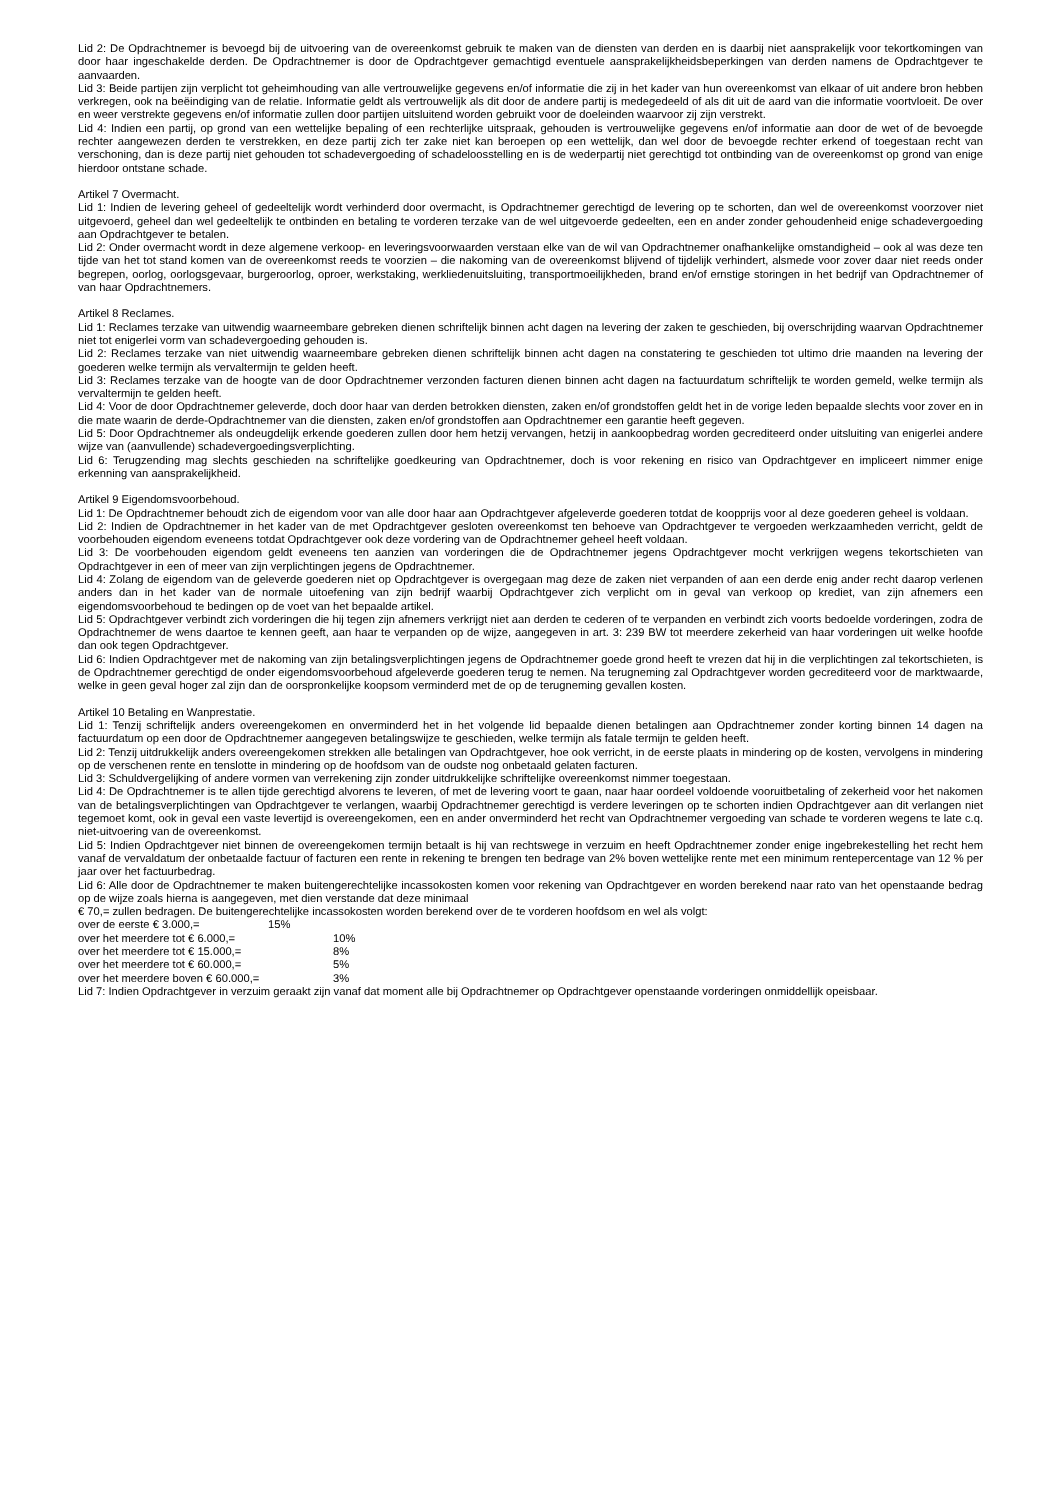Lid 2: De Opdrachtnemer is bevoegd bij de uitvoering van de overeenkomst gebruik te maken van de diensten van derden en is daarbij niet aansprakelijk voor tekortkomingen van door haar ingeschakelde derden. De Opdrachtnemer is door de Opdrachtgever gemachtigd eventuele aansprakelijkheidsbeperkingen van derden namens de Opdrachtgever te aanvaarden.
Lid 3: Beide partijen zijn verplicht tot geheimhouding van alle vertrouwelijke gegevens en/of informatie die zij in het kader van hun overeenkomst van elkaar of uit andere bron hebben verkregen, ook na beëindiging van de relatie. Informatie geldt als vertrouwelijk als dit door de andere partij is medegedeeld of als dit uit de aard van die informatie voortvloeit. De over en weer verstrekte gegevens en/of informatie zullen door partijen uitsluitend worden gebruikt voor de doeleinden waarvoor zij zijn verstrekt.
Lid 4: Indien een partij, op grond van een wettelijke bepaling of een rechterlijke uitspraak, gehouden is vertrouwelijke gegevens en/of informatie aan door de wet of de bevoegde rechter aangewezen derden te verstrekken, en deze partij zich ter zake niet kan beroepen op een wettelijk, dan wel door de bevoegde rechter erkend of toegestaan recht van verschoning, dan is deze partij niet gehouden tot schadevergoeding of schadeloosstelling en is de wederpartij niet gerechtigd tot ontbinding van de overeenkomst op grond van enige hierdoor ontstane schade.
Artikel 7 Overmacht.
Lid 1: Indien de levering geheel of gedeeltelijk wordt verhinderd door overmacht, is Opdrachtnemer gerechtigd de levering op te schorten, dan wel de overeenkomst voorzover niet uitgevoerd, geheel dan wel gedeeltelijk te ontbinden en betaling te vorderen terzake van de wel uitgevoerde gedeelten, een en ander zonder gehoudenheid enige schadevergoeding aan Opdrachtgever te betalen.
Lid 2: Onder overmacht wordt in deze algemene verkoop- en leveringsvoorwaarden verstaan elke van de wil van Opdrachtnemer onafhankelijke omstandigheid – ook al was deze ten tijde van het tot stand komen van de overeenkomst reeds te voorzien – die nakoming van de overeenkomst blijvend of tijdelijk verhindert, alsmede voor zover daar niet reeds onder begrepen, oorlog, oorlogsgevaar, burgeroorlog, oproer, werkstaking, werkliedenuitsluiting, transportmoeilijkheden, brand en/of ernstige storingen in het bedrijf van Opdrachtnemer of van haar Opdrachtnemers.
Artikel 8 Reclames.
Lid 1: Reclames terzake van uitwendig waarneembare gebreken dienen schriftelijk binnen acht dagen na levering der zaken te geschieden, bij overschrijding waarvan Opdrachtnemer niet tot enigerlei vorm van schadevergoeding gehouden is.
Lid 2: Reclames terzake van niet uitwendig waarneembare gebreken dienen schriftelijk binnen acht dagen na constatering te geschieden tot ultimo drie maanden na levering der goederen welke termijn als vervaltermijn te gelden heeft.
Lid 3: Reclames terzake van de hoogte van de door Opdrachtnemer verzonden facturen dienen binnen acht dagen na factuurdatum schriftelijk te worden gemeld, welke termijn als vervaltermijn te gelden heeft.
Lid 4: Voor de door Opdrachtnemer geleverde, doch door haar van derden betrokken diensten, zaken en/of grondstoffen geldt het in de vorige leden bepaalde slechts voor zover en in die mate waarin de derde-Opdrachtnemer van die diensten, zaken en/of grondstoffen aan Opdrachtnemer een garantie heeft gegeven.
Lid 5: Door Opdrachtnemer als ondeugdelijk erkende goederen zullen door hem hetzij vervangen, hetzij in aankoopbedrag worden gecrediteerd onder uitsluiting van enigerlei andere wijze van (aanvullende) schadevergoedingsverplichting.
Lid 6: Terugzending mag slechts geschieden na schriftelijke goedkeuring van Opdrachtnemer, doch is voor rekening en risico van Opdrachtgever en impliceert nimmer enige erkenning van aansprakelijkheid.
Artikel 9 Eigendomsvoorbehoud.
Lid 1: De Opdrachtnemer behoudt zich de eigendom voor van alle door haar aan Opdrachtgever afgeleverde goederen totdat de koopprijs voor al deze goederen geheel is voldaan.
Lid 2: Indien de Opdrachtnemer in het kader van de met Opdrachtgever gesloten overeenkomst ten behoeve van Opdrachtgever te vergoeden werkzaamheden verricht, geldt de voorbehouden eigendom eveneens totdat Opdrachtgever ook deze vordering van de Opdrachtnemer geheel heeft voldaan.
Lid 3: De voorbehouden eigendom geldt eveneens ten aanzien van vorderingen die de Opdrachtnemer jegens Opdrachtgever mocht verkrijgen wegens tekortschieten van Opdrachtgever in een of meer van zijn verplichtingen jegens de Opdrachtnemer.
Lid 4: Zolang de eigendom van de geleverde goederen niet op Opdrachtgever is overgegaan mag deze de zaken niet verpanden of aan een derde enig ander recht daarop verlenen anders dan in het kader van de normale uitoefening van zijn bedrijf waarbij Opdrachtgever zich verplicht om in geval van verkoop op krediet, van zijn afnemers een eigendomsvoorbehoud te bedingen op de voet van het bepaalde artikel.
Lid 5: Opdrachtgever verbindt zich vorderingen die hij tegen zijn afnemers verkrijgt niet aan derden te cederen of te verpanden en verbindt zich voorts bedoelde vorderingen, zodra de Opdrachtnemer de wens daartoe te kennen geeft, aan haar te verpanden op de wijze, aangegeven in art. 3: 239 BW tot meerdere zekerheid van haar vorderingen uit welke hoofde dan ook tegen Opdrachtgever.
Lid 6: Indien Opdrachtgever met de nakoming van zijn betalingsverplichtingen jegens de Opdrachtnemer goede grond heeft te vrezen dat hij in die verplichtingen zal tekortschieten, is de Opdrachtnemer gerechtigd de onder eigendomsvoorbehoud afgeleverde goederen terug te nemen. Na terugneming zal Opdrachtgever worden gecrediteerd voor de marktwaarde, welke in geen geval hoger zal zijn dan de oorspronkelijke koopsom verminderd met de op de terugneming gevallen kosten.
Artikel 10 Betaling en Wanprestatie.
Lid 1: Tenzij schriftelijk anders overeengekomen en onverminderd het in het volgende lid bepaalde dienen betalingen aan Opdrachtnemer zonder korting binnen 14 dagen na factuurdatum op een door de Opdrachtnemer aangegeven betalingswijze te geschieden, welke termijn als fatale termijn te gelden heeft.
Lid 2: Tenzij uitdrukkelijk anders overeengekomen strekken alle betalingen van Opdrachtgever, hoe ook verricht, in de eerste plaats in mindering op de kosten, vervolgens in mindering op de verschenen rente en tenslotte in mindering op de hoofdsom van de oudste nog onbetaald gelaten facturen.
Lid 3: Schuldvergelijking of andere vormen van verrekening zijn zonder uitdrukkelijke schriftelijke overeenkomst nimmer toegestaan.
Lid 4: De Opdrachtnemer is te allen tijde gerechtigd alvorens te leveren, of met de levering voort te gaan, naar haar oordeel voldoende vooruitbetaling of zekerheid voor het nakomen van de betalingsverplichtingen van Opdrachtgever te verlangen, waarbij Opdrachtnemer gerechtigd is verdere leveringen op te schorten indien Opdrachtgever aan dit verlangen niet tegemoet komt, ook in geval een vaste levertijd is overeengekomen, een en ander onverminderd het recht van Opdrachtnemer vergoeding van schade te vorderen wegens te late c.q. niet-uitvoering van de overeenkomst.
Lid 5: Indien Opdrachtgever niet binnen de overeengekomen termijn betaalt is hij van rechtswege in verzuim en heeft Opdrachtnemer zonder enige ingebrekestelling het recht hem vanaf de vervaldatum der onbetaalde factuur of facturen een rente in rekening te brengen ten bedrage van 2% boven wettelijke rente met een minimum rentepercentage van 12 % per jaar over het factuurbedrag.
Lid 6: Alle door de Opdrachtnemer te maken buitengerechtelijke incassokosten komen voor rekening van Opdrachtgever en worden berekend naar rato van het openstaande bedrag op de wijze zoals hierna is aangegeven, met dien verstande dat deze minimaal
€ 70,= zullen bedragen. De buitengerechtelijke incassokosten worden berekend over de te vorderen hoofdsom en wel als volgt:
over de eerste € 3.000,= 15%
over het meerdere tot € 6.000,= 10%
over het meerdere tot € 15.000,= 8%
over het meerdere tot € 60.000,= 5%
over het meerdere boven € 60.000,= 3%
Lid 7: Indien Opdrachtgever in verzuim geraakt zijn vanaf dat moment alle bij Opdrachtnemer op Opdrachtgever openstaande vorderingen onmiddellijk opeisbaar.